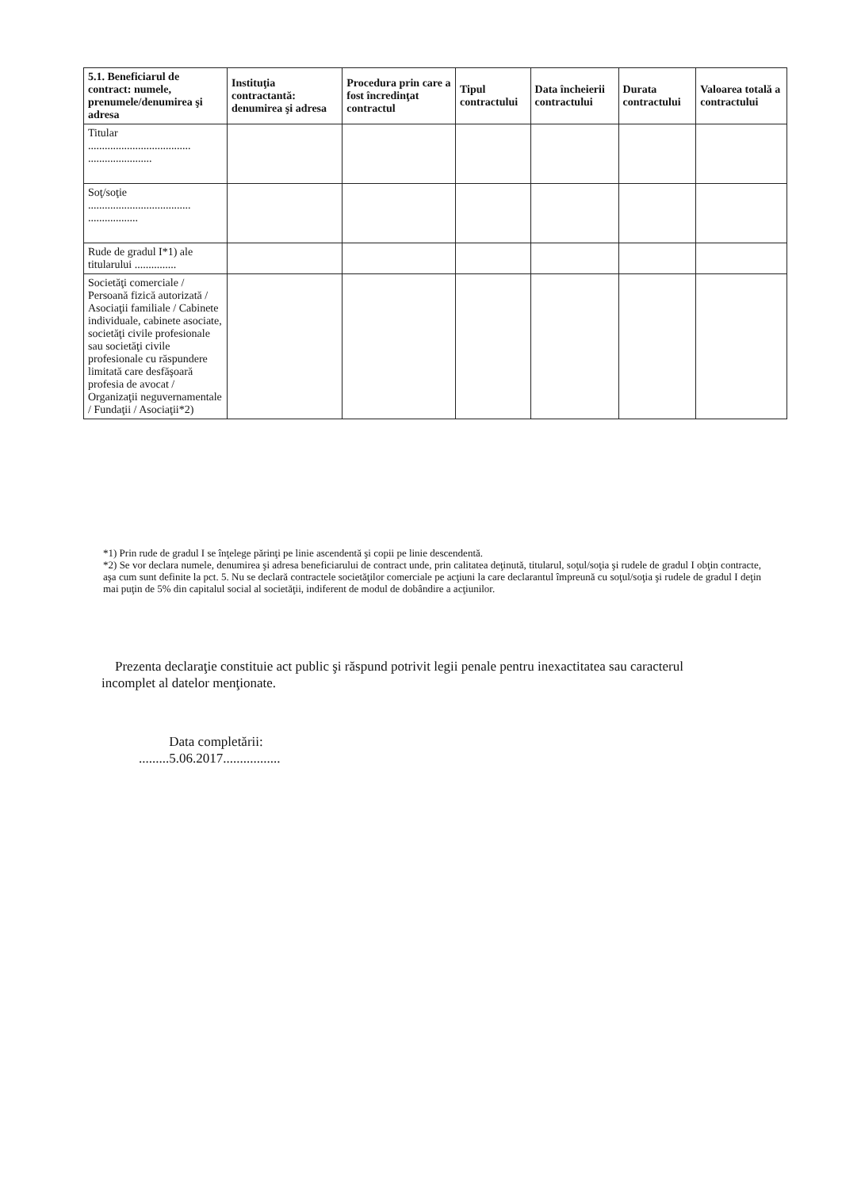| 5.1. Beneficiarul de contract: numele, prenumele/denumirea şi adresa | Instituţia contractantă: denumirea şi adresa | Procedura prin care a fost încredinţat contractul | Tipul contractului | Data încheierii contractului | Durata contractului | Valoarea totală a contractului |
| --- | --- | --- | --- | --- | --- | --- |
| Titular ..................................... ....................... | | | | | | |
| Soţ/soţie ..................................... .................. | | | | | | |
| Rude de gradul I*1) ale titularului ............... | | | | | | |
| Societăţi comerciale / Persoană fizică autorizată / Asociaţii familiale / Cabinete individuale, cabinete asociate, societăţi civile profesionale sau societăţi civile profesionale cu răspundere limitată care desfăşoară profesia de avocat / Organizaţii neguvernamentale / Fundaţii / Asociaţii*2) | | | | | | |
*1) Prin rude de gradul I se înţelege părinţi pe linie ascendentă şi copii pe linie descendentă.
*2) Se vor declara numele, denumirea şi adresa beneficiarului de contract unde, prin calitatea deţinută, titularul, soţul/soţia şi rudele de gradul I obţin contracte, aşa cum sunt definite la pct. 5. Nu se declară contractele societăţilor comerciale pe acţiuni la care declarantul împreună cu soţul/soţia şi rudele de gradul I deţin mai puţin de 5% din capitalul social al societăţii, indiferent de modul de dobândire a acţiunilor.
Prezenta declaraţie constituie act public şi răspund potrivit legii penale pentru inexactitatea sau caracterul incomplet al datelor menţionate.
Data completării:
.........5.06.2017.................